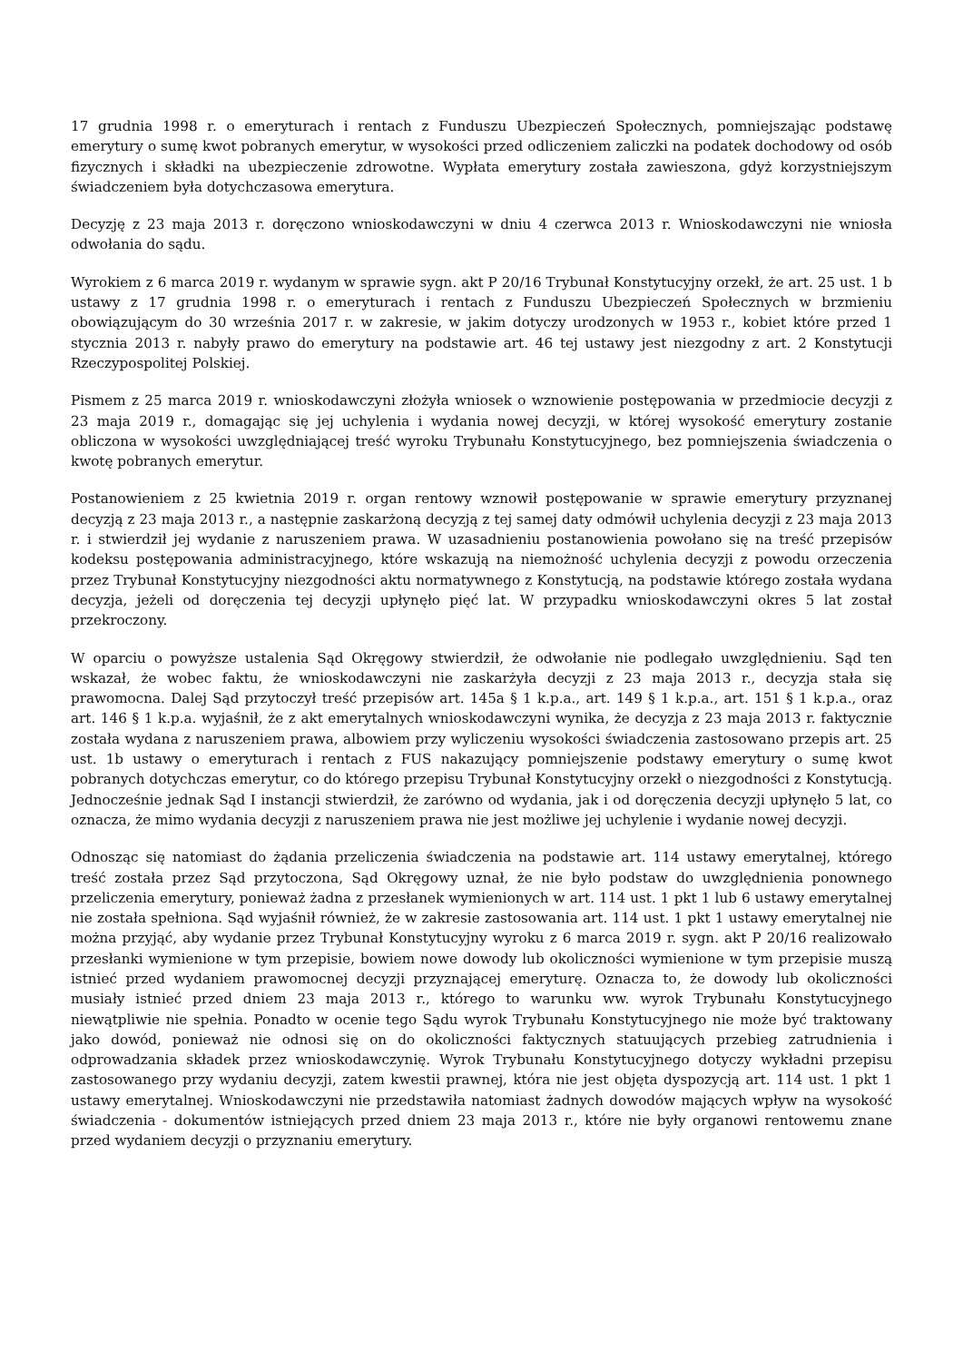17 grudnia 1998 r. o emeryturach i rentach z Funduszu Ubezpieczeń Społecznych, pomniejszając podstawę emerytury o sumę kwot pobranych emerytur, w wysokości przed odliczeniem zaliczki na podatek dochodowy od osób fizycznych i składki na ubezpieczenie zdrowotne. Wypłata emerytury została zawieszona, gdyż korzystniejszym świadczeniem była dotychczasowa emerytura.
Decyzję z 23 maja 2013 r. doręczono wnioskodawczyni w dniu 4 czerwca 2013 r. Wnioskodawczyni nie wniosła odwołania do sądu.
Wyrokiem z 6 marca 2019 r. wydanym w sprawie sygn. akt P 20/16 Trybunał Konstytucyjny orzekł, że art. 25 ust. 1 b ustawy z 17 grudnia 1998 r. o emeryturach i rentach z Funduszu Ubezpieczeń Społecznych w brzmieniu obowiązującym do 30 września 2017 r. w zakresie, w jakim dotyczy urodzonych w 1953 r., kobiet które przed 1 stycznia 2013 r. nabyły prawo do emerytury na podstawie art. 46 tej ustawy jest niezgodny z art. 2 Konstytucji Rzeczypospolitej Polskiej.
Pismem z 25 marca 2019 r. wnioskodawczyni złożyła wniosek o wznowienie postępowania w przedmiocie decyzji z 23 maja 2019 r., domagając się jej uchylenia i wydania nowej decyzji, w której wysokość emerytury zostanie obliczona w wysokości uwzględniającej treść wyroku Trybunału Konstytucyjnego, bez pomniejszenia świadczenia o kwotę pobranych emerytur.
Postanowieniem z 25 kwietnia 2019 r. organ rentowy wznowił postępowanie w sprawie emerytury przyznanej decyzją z 23 maja 2013 r., a następnie zaskarżoną decyzją z tej samej daty odmówił uchylenia decyzji z 23 maja 2013 r. i stwierdził jej wydanie z naruszeniem prawa. W uzasadnieniu postanowienia powołano się na treść przepisów kodeksu postępowania administracyjnego, które wskazują na niemożność uchylenia decyzji z powodu orzeczenia przez Trybunał Konstytucyjny niezgodności aktu normatywnego z Konstytucją, na podstawie którego została wydana decyzja, jeżeli od doręczenia tej decyzji upłynęło pięć lat. W przypadku wnioskodawczyni okres 5 lat został przekroczony.
W oparciu o powyższe ustalenia Sąd Okręgowy stwierdził, że odwołanie nie podlegało uwzględnieniu. Sąd ten wskazał, że wobec faktu, że wnioskodawczyni nie zaskarżyła decyzji z 23 maja 2013 r., decyzja stała się prawomocna. Dalej Sąd przytoczył treść przepisów art. 145a § 1 k.p.a., art. 149 § 1 k.p.a., art. 151 § 1 k.p.a., oraz art. 146 § 1 k.p.a. wyjaśnił, że z akt emerytalnych wnioskodawczyni wynika, że decyzja z 23 maja 2013 r. faktycznie została wydana z naruszeniem prawa, albowiem przy wyliczeniu wysokości świadczenia zastosowano przepis art. 25 ust. 1b ustawy o emeryturach i rentach z FUS nakazujący pomniejszenie podstawy emerytury o sumę kwot pobranych dotychczas emerytur, co do którego przepisu Trybunał Konstytucyjny orzekł o niezgodności z Konstytucją. Jednocześnie jednak Sąd I instancji stwierdził, że zarówno od wydania, jak i od doręczenia decyzji upłynęło 5 lat, co oznacza, że mimo wydania decyzji z naruszeniem prawa nie jest możliwe jej uchylenie i wydanie nowej decyzji.
Odnosząc się natomiast do żądania przeliczenia świadczenia na podstawie art. 114 ustawy emerytalnej, którego treść została przez Sąd przytoczona, Sąd Okręgowy uznał, że nie było podstaw do uwzględnienia ponownego przeliczenia emerytury, ponieważ żadna z przesłanek wymienionych w art. 114 ust. 1 pkt 1 lub 6 ustawy emerytalnej nie została spełniona. Sąd wyjaśnił również, że w zakresie zastosowania art. 114 ust. 1 pkt 1 ustawy emerytalnej nie można przyjąć, aby wydanie przez Trybunał Konstytucyjny wyroku z 6 marca 2019 r. sygn. akt P 20/16 realizowało przesłanki wymienione w tym przepisie, bowiem nowe dowody lub okoliczności wymienione w tym przepisie muszą istnieć przed wydaniem prawomocnej decyzji przyznającej emeryturę. Oznacza to, że dowody lub okoliczności musiały istnieć przed dniem 23 maja 2013 r., którego to warunku ww. wyrok Trybunału Konstytucyjnego niewątpliwie nie spełnia. Ponadto w ocenie tego Sądu wyrok Trybunału Konstytucyjnego nie może być traktowany jako dowód, ponieważ nie odnosi się on do okoliczności faktycznych statuujących przebieg zatrudnienia i odprowadzania składek przez wnioskodawczynię. Wyrok Trybunału Konstytucyjnego dotyczy wykładni przepisu zastosowanego przy wydaniu decyzji, zatem kwestii prawnej, która nie jest objęta dyspozycją art. 114 ust. 1 pkt 1 ustawy emerytalnej. Wnioskodawczyni nie przedstawiła natomiast żadnych dowodów mających wpływ na wysokość świadczenia - dokumentów istniejących przed dniem 23 maja 2013 r., które nie były organowi rentowemu znane przed wydaniem decyzji o przyznaniu emerytury.